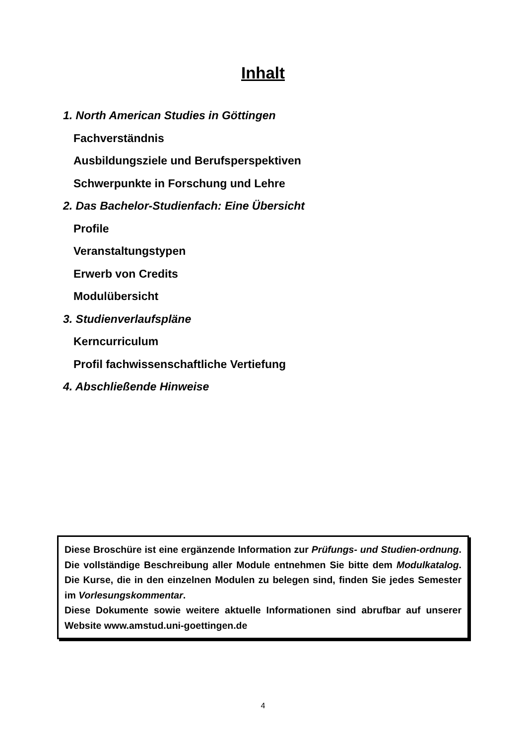Inhalt
1. North American Studies in Göttingen
Fachverständnis
Ausbildungsziele und Berufsperspektiven
Schwerpunkte in Forschung und Lehre
2. Das Bachelor-Studienfach: Eine Übersicht
Profile
Veranstaltungstypen
Erwerb von Credits
Modulübersicht
3. Studienverlaufspläne
Kerncurriculum
Profil fachwissenschaftliche Vertiefung
4. Abschließende Hinweise
Diese Broschüre ist eine ergänzende Information zur Prüfungs- und Studien-ordnung. Die vollständige Beschreibung aller Module entnehmen Sie bitte dem Modulkatalog. Die Kurse, die in den einzelnen Modulen zu belegen sind, finden Sie jedes Semester im Vorlesungskommentar.
Diese Dokumente sowie weitere aktuelle Informationen sind abrufbar auf unserer Website www.amstud.uni-goettingen.de
4